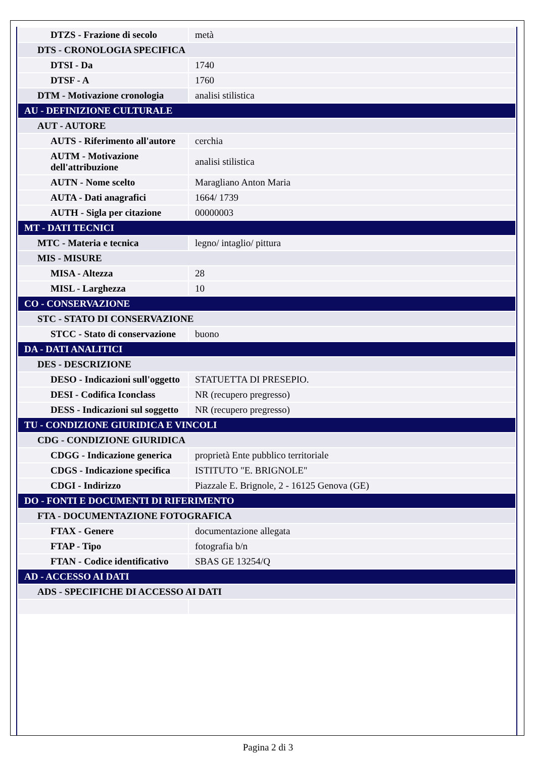| DTZS - Frazione di secolo | metà |
| DTS - CRONOLOGIA SPECIFICA | |
| DTSI - Da | 1740 |
| DTSF - A | 1760 |
| DTM - Motivazione cronologia | analisi stilistica |
| AU - DEFINIZIONE CULTURALE | |
| AUT - AUTORE | |
| AUTS - Riferimento all'autore | cerchia |
| AUTM - Motivazione dell'attribuzione | analisi stilistica |
| AUTN - Nome scelto | Maragliano Anton Maria |
| AUTA - Dati anagrafici | 1664/ 1739 |
| AUTH - Sigla per citazione | 00000003 |
| MT - DATI TECNICI | |
| MTC - Materia e tecnica | legno/ intaglio/ pittura |
| MIS - MISURE | |
| MISA - Altezza | 28 |
| MISL - Larghezza | 10 |
| CO - CONSERVAZIONE | |
| STC - STATO DI CONSERVAZIONE | |
| STCC - Stato di conservazione | buono |
| DA - DATI ANALITICI | |
| DES - DESCRIZIONE | |
| DESO - Indicazioni sull'oggetto | STATUETTA DI PRESEPIO. |
| DESI - Codifica Iconclass | NR (recupero pregresso) |
| DESS - Indicazioni sul soggetto | NR (recupero pregresso) |
| TU - CONDIZIONE GIURIDICA E VINCOLI | |
| CDG - CONDIZIONE GIURIDICA | |
| CDGG - Indicazione generica | proprietà Ente pubblico territoriale |
| CDGS - Indicazione specifica | ISTITUTO "E. BRIGNOLE" |
| CDGI - Indirizzo | Piazzale E. Brignole, 2 - 16125 Genova (GE) |
| DO - FONTI E DOCUMENTI DI RIFERIMENTO | |
| FTA - DOCUMENTAZIONE FOTOGRAFICA | |
| FTAX - Genere | documentazione allegata |
| FTAP - Tipo | fotografia b/n |
| FTAN - Codice identificativo | SBAS GE 13254/Q |
| AD - ACCESSO AI DATI | |
| ADS - SPECIFICHE DI ACCESSO AI DATI | |
Pagina 2 di 3